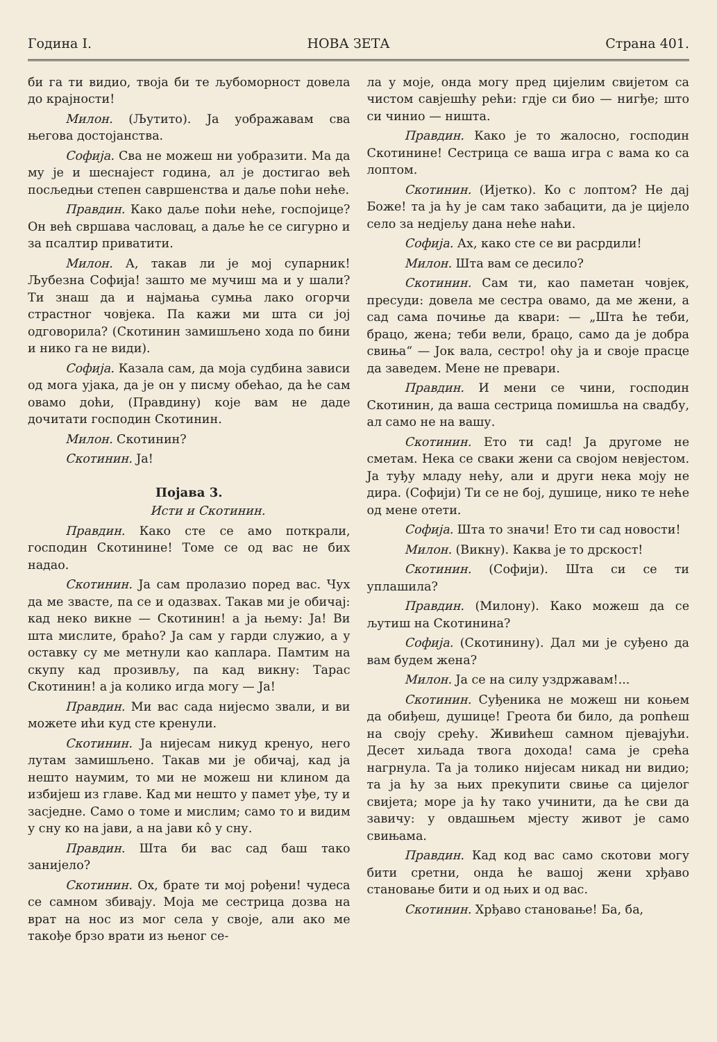Година I. НОВА ЗЕТА Страна 401.
би га ти видио, твоја би те љубоморност довела до крајности!
Милон. (Љутито). Ја уображавам сва његова достојанства.
Софија. Сва не можеш ни уобразити. Ма да му је и шеснајест година, ал је достигао већ посљедњи степен савршенства и даље поћи неће.
Правдин. Како даље поћи неће, госпојице? Он већ свршава часловац, а даље ће се сигурно и за псалтир приватити.
Милон. А, такав ли је мој супарник! Љубезна Софија! зашто ме мучиш ма и у шали? Ти знаш да и најмања сумња лако огорчи страстног човјека. Па кажи ми шта си јој одговорила? (Скотинин замишљено хода по бини и нико га не види).
Софија. Казала сам, да моја судбина зависи од мога ујака, да је он у писму обећао, да ће сам овамо доћи, (Правдину) које вам не даде дочитати господин Скотинин.
Милон. Скотинин?
Скотинин. Ја!
Појава 3.
Исти и Скотинин.
Правдин. Како сте се амо поткрали, господин Скотинине! Томе се од вас не бих надао.
Скотинин. Ја сам пролазио поред вас. Чух да ме звасте, па се и одазвах. Такав ми је обичај: кад неко викне — Скотинин! а ја њему: Ја! Ви шта мислите, браћо? Ја сам у гарди служио, а у оставку су ме метнули као каплара. Памтим на скупу кад прозивљу, па кад викну: Тарас Скотинин! а ја колико игда могу — Ја!
Правдин. Ми вас сада нијесмо звали, и ви можете ићи куд сте кренули.
Скотинин. Ја нијесам никуд кренуо, него лутам замишљено. Такав ми је обичај, кад ја нешто наумим, то ми не можеш ни клином да избијеш из главе. Кад ми нешто у памет уђе, ту и засједне. Само о томе и мислим; само то и видим у сну ко на јави, а на јави кô у сну.
Правдин. Шта би вас сад баш тако занијело?
Скотинин. Ох, брате ти мој рођени! чудеса се самном збивају. Моја ме сестрица дозва на врат на нос из мог села у своје, али ако ме такође брзо врати из њеног се-
ла у моје, онда могу пред цијелим свијетом са чистом савјешћу рећи: гдје си био — нигђе; што си чинио — ништа.
Правдин. Како је то жалосно, господин Скотинине! Сестрица се ваша игра с вама ко са лоптом.
Скотинин. (Ијетко). Ко с лоптом? Не дај Боже! та ја ћу је сам тако забацити, да је цијело село за недјељу дана неће наћи.
Софија. Ах, како сте се ви расрдили!
Милон. Шта вам се десило?
Скотинин. Сам ти, као паметан човјек, пресуди: довела ме сестра овамо, да ме жени, а сад сама почиње да квари: — „Шта ће теби, брацо, жена; теби вели, брацо, само да је добра свиња“ — Јок вала, сестро! оћу ја и своје прасце да заведем. Мене не превари.
Правдин. И мени се чини, господин Скотинин, да ваша сестрица помишља на свадбу, ал само не на вашу.
Скотинин. Ето ти сад! Ја другоме не сметам. Нека се сваки жени са својом невјестом. Ја туђу младу нећу, али и други нека моју не дира. (Софији) Ти се не бој, душице, нико те неће од мене отети.
Софија. Шта то значи! Ето ти сад новости!
Милон. (Викну). Каква је то дрскост!
Скотинин. (Софији). Шта си се ти уплашила?
Правдин. (Милону). Како можеш да се љутиш на Скотинина?
Софија. (Скотинину). Дал ми је суђено да вам будем жена?
Милон. Ја се на силу уздржавам!...
Скотинин. Суђеника не можеш ни коњем да обиђеш, душице! Греота би било, да ропћеш на своју срећу. Живићеш самном пјевајући. Десет хиљада твога дохода! сама је срећа нагрнула. Та ја толико нијесам никад ни видио; та ја ћу за њих прекупити свиње са цијелог свијета; море ја ћу тако учинити, да ће сви да завичу: у овдашњем мјесту живот је само свињама.
Правдин. Кад код вас само скотови могу бити сретни, онда ће вашој жени хрђаво становање бити и од њих и од вас.
Скотинин. Хрђаво становање! Ба, ба,